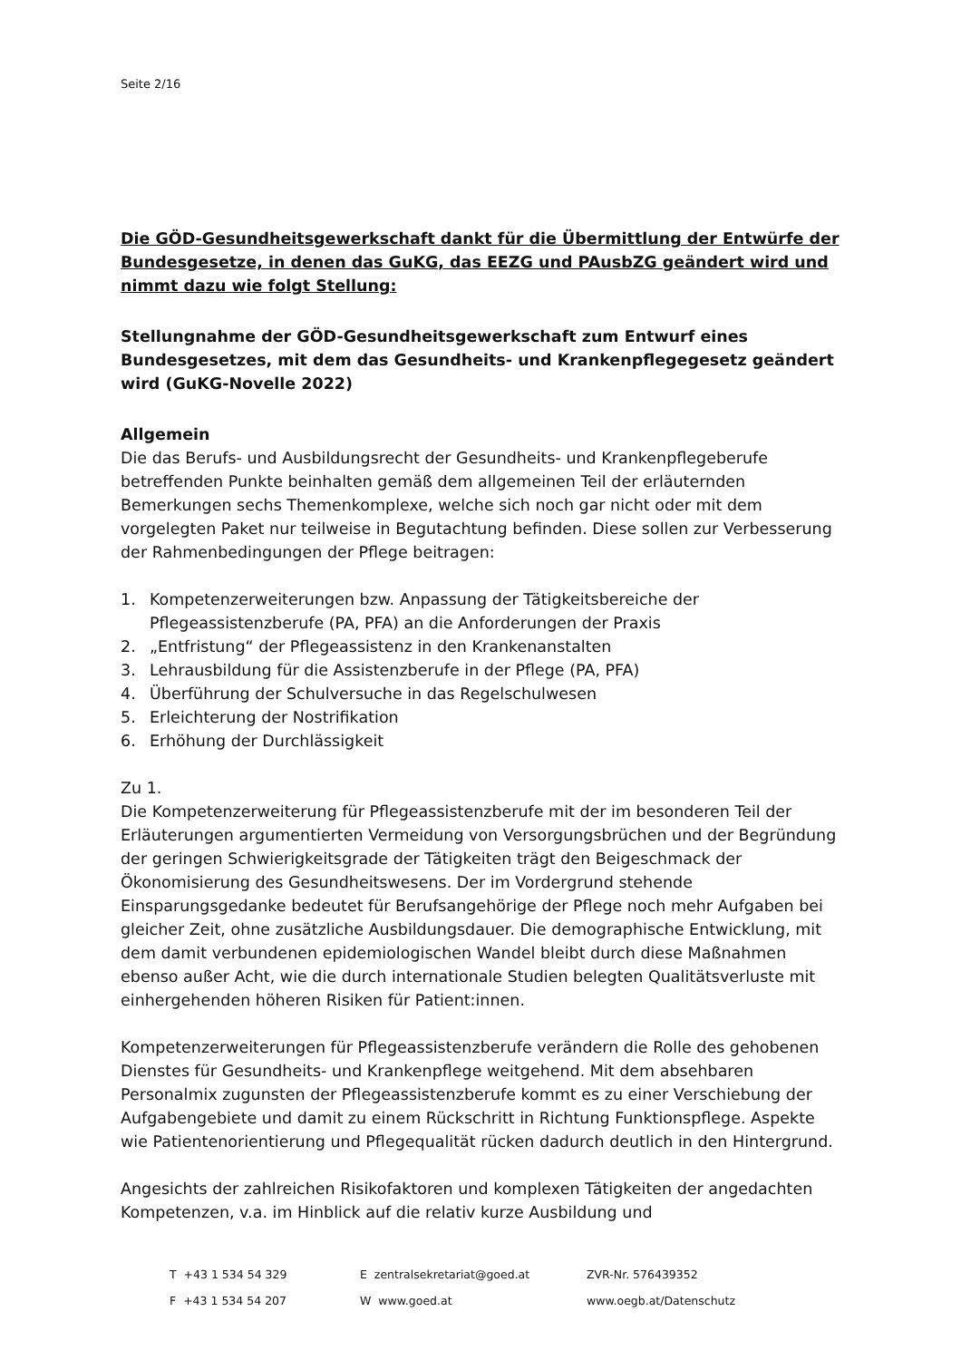Seite 2/16
Die GÖD-Gesundheitsgewerkschaft dankt für die Übermittlung der Entwürfe der Bundesgesetze, in denen das GuKG, das EEZG und PAusbZG geändert wird und nimmt dazu wie folgt Stellung:
Stellungnahme der GÖD-Gesundheitsgewerkschaft zum Entwurf eines Bundesgesetzes, mit dem das Gesundheits- und Krankenpflegegesetz geändert wird (GuKG-Novelle 2022)
Allgemein
Die das Berufs- und Ausbildungsrecht der Gesundheits- und Krankenpflegeberufe betreffenden Punkte beinhalten gemäß dem allgemeinen Teil der erläuternden Bemerkungen sechs Themenkomplexe, welche sich noch gar nicht oder mit dem vorgelegten Paket nur teilweise in Begutachtung befinden. Diese sollen zur Verbesserung der Rahmenbedingungen der Pflege beitragen:
1. Kompetenzerweiterungen bzw. Anpassung der Tätigkeitsbereiche der Pflegeassistenzberufe (PA, PFA) an die Anforderungen der Praxis
2. „Entfristung“ der Pflegeassistenz in den Krankenanstalten
3. Lehrausbildung für die Assistenzberufe in der Pflege (PA, PFA)
4. Überführung der Schulversuche in das Regelschulwesen
5. Erleichterung der Nostrifikation
6. Erhöhung der Durchlässigkeit
Zu 1.
Die Kompetenzerweiterung für Pflegeassistenzberufe mit der im besonderen Teil der Erläuterungen argumentierten Vermeidung von Versorgungsbrüchen und der Begründung der geringen Schwierigkeitsgrade der Tätigkeiten trägt den Beigeschmack der Ökonomisierung des Gesundheitswesens. Der im Vordergrund stehende Einsparungsgedanke bedeutet für Berufsangehörige der Pflege noch mehr Aufgaben bei gleicher Zeit, ohne zusätzliche Ausbildungsdauer. Die demographische Entwicklung, mit dem damit verbundenen epidemiologischen Wandel bleibt durch diese Maßnahmen ebenso außer Acht, wie die durch internationale Studien belegten Qualitätsverluste mit einhergehenden höheren Risiken für Patient:innen.
Kompetenzerweiterungen für Pflegeassistenzberufe verändern die Rolle des gehobenen Dienstes für Gesundheits- und Krankenpflege weitgehend. Mit dem absehbaren Personalmix zugunsten der Pflegeassistenzberufe kommt es zu einer Verschiebung der Aufgabengebiete und damit zu einem Rückschritt in Richtung Funktionspflege. Aspekte wie Patientenorientierung und Pflegequalität rücken dadurch deutlich in den Hintergrund.
Angesichts der zahlreichen Risikofaktoren und komplexen Tätigkeiten der angedachten Kompetenzen, v.a. im Hinblick auf die relativ kurze Ausbildung und
T +43 1 534 54 329
E zentralsekretariat@goed.at
ZVR-Nr. 576439352
F +43 1 534 54 207
W www.goed.at
www.oegb.at/Datenschutz